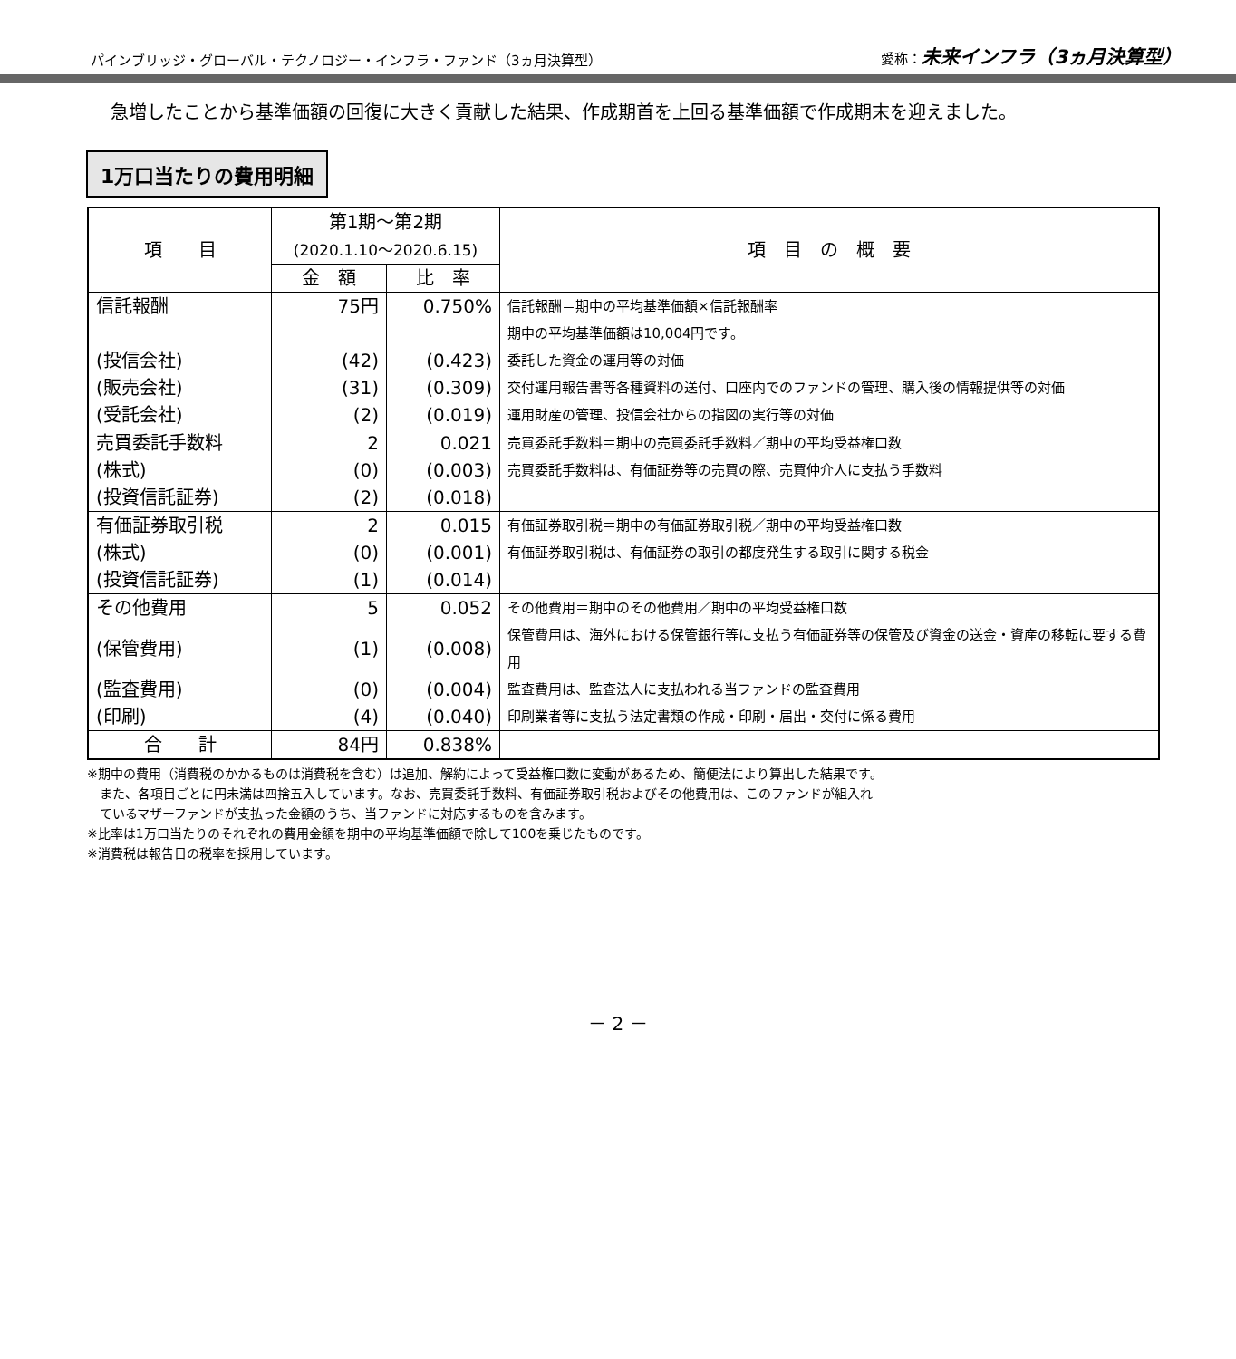パインブリッジ・グローバル・テクノロジー・インフラ・ファンド（3ヵ月決算型） 愛称：未来インフラ（3ヵ月決算型）
急増したことから基準価額の回復に大きく貢献した結果、作成期首を上回る基準価額で作成期末を迎えました。
1万口当たりの費用明細
| 項 目 | 第1期～第2期 (2020.1.10～2020.6.15) | | 項 目 の 概 要 |
| --- | --- | --- | --- |
| | 金 額 | 比 率 | |
| 信託報酬 | 75円 | 0.750% | 信託報酬＝期中の平均基準価額×信託報酬率 |
| | | | 期中の平均基準価額は10,004円です。 |
| (投信会社) | (42) | (0.423) | 委託した資金の運用等の対価 |
| (販売会社) | (31) | (0.309) | 交付運用報告書等各種資料の送付、口座内でのファンドの管理、購入後の情報提供等の対価 |
| (受託会社) | (2) | (0.019) | 運用財産の管理、投信会社からの指図の実行等の対価 |
| 売買委託手数料 | 2 | 0.021 | 売買委託手数料＝期中の売買委託手数料／期中の平均受益権口数 |
| (株式) | (0) | (0.003) | 売買委託手数料は、有価証券等の売買の際、売買仲介人に支払う手数料 |
| (投資信託証券) | (2) | (0.018) | |
| 有価証券取引税 | 2 | 0.015 | 有価証券取引税＝期中の有価証券取引税／期中の平均受益権口数 |
| (株式) | (0) | (0.001) | 有価証券取引税は、有価証券の取引の都度発生する取引に関する税金 |
| (投資信託証券) | (1) | (0.014) | |
| その他費用 | 5 | 0.052 | その他費用＝期中のその他費用／期中の平均受益権口数 |
| (保管費用) | (1) | (0.008) | 保管費用は、海外における保管銀行等に支払う有価証券等の保管及び資金の送金・資産の移転に要する費用 |
| (監査費用) | (0) | (0.004) | 監査費用は、監査法人に支払われる当ファンドの監査費用 |
| (印刷) | (4) | (0.040) | 印刷業者等に支払う法定書類の作成・印刷・届出・交付に係る費用 |
| 合 計 | 84円 | 0.838% | |
※期中の費用（消費税のかかるものは消費税を含む）は追加、解約によって受益権口数に変動があるため、簡便法により算出した結果です。
　また、各項目ごとに円未満は四捨五入しています。なお、売買委託手数料、有価証券取引税およびその他費用は、このファンドが組入れ
　ているマザーファンドが支払った金額のうち、当ファンドに対応するものを含みます。
※比率は1万口当たりのそれぞれの費用金額を期中の平均基準価額で除して100を乗じたものです。
※消費税は報告日の税率を採用しています。
－ 2 －